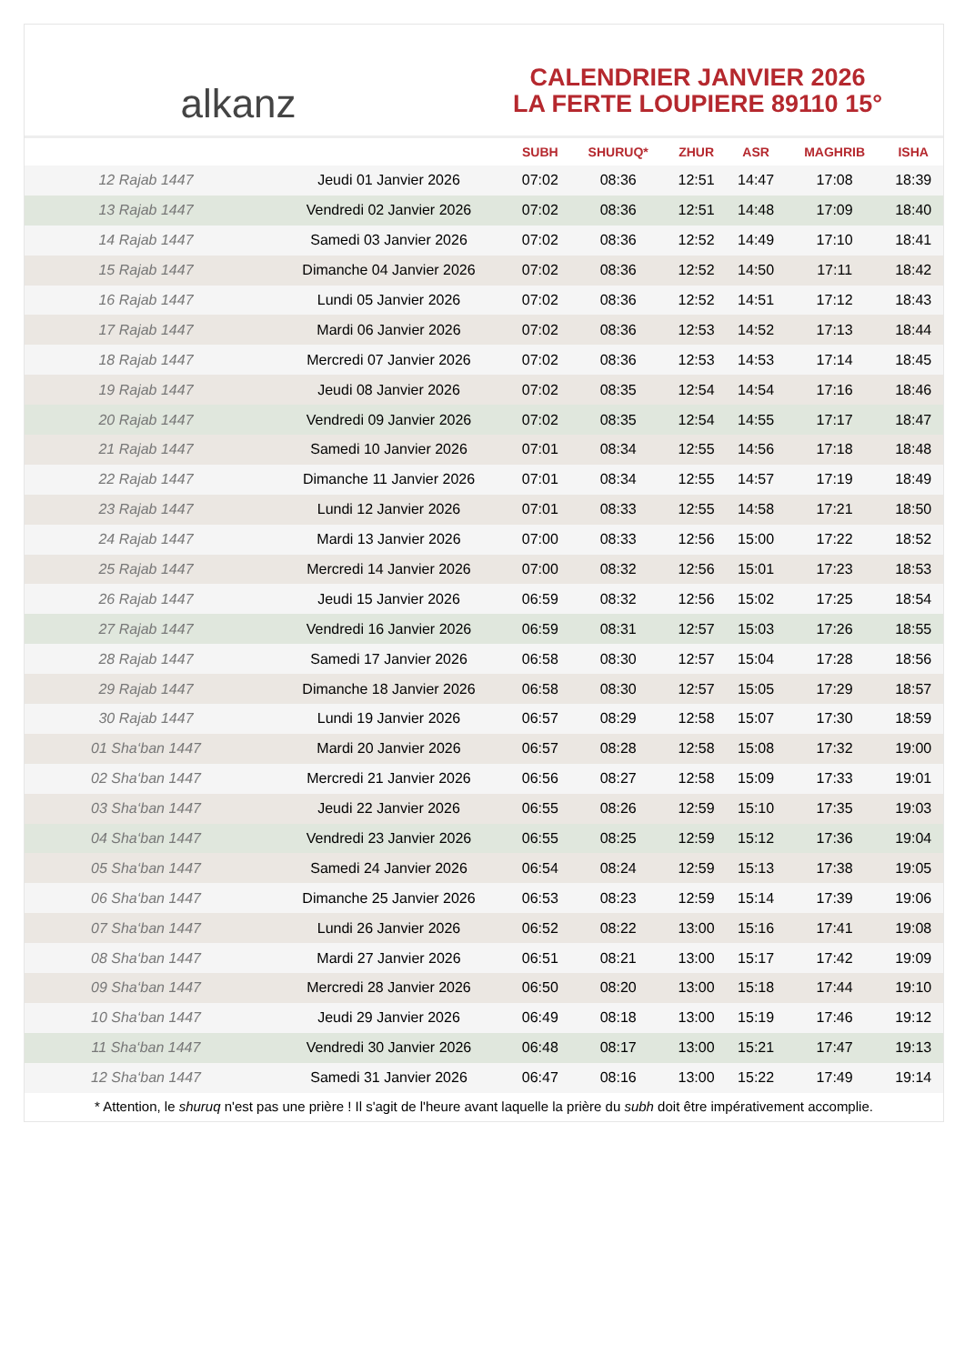alkanz
CALENDRIER JANVIER 2026
LA FERTE LOUPIERE 89110 15°
| | | SUBH | SHURUQ* | ZHUR | ASR | MAGHRIB | ISHA |
| --- | --- | --- | --- | --- | --- | --- | --- |
| 12 Rajab 1447 | Jeudi 01 Janvier 2026 | 07:02 | 08:36 | 12:51 | 14:47 | 17:08 | 18:39 |
| 13 Rajab 1447 | Vendredi 02 Janvier 2026 | 07:02 | 08:36 | 12:51 | 14:48 | 17:09 | 18:40 |
| 14 Rajab 1447 | Samedi 03 Janvier 2026 | 07:02 | 08:36 | 12:52 | 14:49 | 17:10 | 18:41 |
| 15 Rajab 1447 | Dimanche 04 Janvier 2026 | 07:02 | 08:36 | 12:52 | 14:50 | 17:11 | 18:42 |
| 16 Rajab 1447 | Lundi 05 Janvier 2026 | 07:02 | 08:36 | 12:52 | 14:51 | 17:12 | 18:43 |
| 17 Rajab 1447 | Mardi 06 Janvier 2026 | 07:02 | 08:36 | 12:53 | 14:52 | 17:13 | 18:44 |
| 18 Rajab 1447 | Mercredi 07 Janvier 2026 | 07:02 | 08:36 | 12:53 | 14:53 | 17:14 | 18:45 |
| 19 Rajab 1447 | Jeudi 08 Janvier 2026 | 07:02 | 08:35 | 12:54 | 14:54 | 17:16 | 18:46 |
| 20 Rajab 1447 | Vendredi 09 Janvier 2026 | 07:02 | 08:35 | 12:54 | 14:55 | 17:17 | 18:47 |
| 21 Rajab 1447 | Samedi 10 Janvier 2026 | 07:01 | 08:34 | 12:55 | 14:56 | 17:18 | 18:48 |
| 22 Rajab 1447 | Dimanche 11 Janvier 2026 | 07:01 | 08:34 | 12:55 | 14:57 | 17:19 | 18:49 |
| 23 Rajab 1447 | Lundi 12 Janvier 2026 | 07:01 | 08:33 | 12:55 | 14:58 | 17:21 | 18:50 |
| 24 Rajab 1447 | Mardi 13 Janvier 2026 | 07:00 | 08:33 | 12:56 | 15:00 | 17:22 | 18:52 |
| 25 Rajab 1447 | Mercredi 14 Janvier 2026 | 07:00 | 08:32 | 12:56 | 15:01 | 17:23 | 18:53 |
| 26 Rajab 1447 | Jeudi 15 Janvier 2026 | 06:59 | 08:32 | 12:56 | 15:02 | 17:25 | 18:54 |
| 27 Rajab 1447 | Vendredi 16 Janvier 2026 | 06:59 | 08:31 | 12:57 | 15:03 | 17:26 | 18:55 |
| 28 Rajab 1447 | Samedi 17 Janvier 2026 | 06:58 | 08:30 | 12:57 | 15:04 | 17:28 | 18:56 |
| 29 Rajab 1447 | Dimanche 18 Janvier 2026 | 06:58 | 08:30 | 12:57 | 15:05 | 17:29 | 18:57 |
| 30 Rajab 1447 | Lundi 19 Janvier 2026 | 06:57 | 08:29 | 12:58 | 15:07 | 17:30 | 18:59 |
| 01 Sha‘ban 1447 | Mardi 20 Janvier 2026 | 06:57 | 08:28 | 12:58 | 15:08 | 17:32 | 19:00 |
| 02 Sha‘ban 1447 | Mercredi 21 Janvier 2026 | 06:56 | 08:27 | 12:58 | 15:09 | 17:33 | 19:01 |
| 03 Sha‘ban 1447 | Jeudi 22 Janvier 2026 | 06:55 | 08:26 | 12:59 | 15:10 | 17:35 | 19:03 |
| 04 Sha‘ban 1447 | Vendredi 23 Janvier 2026 | 06:55 | 08:25 | 12:59 | 15:12 | 17:36 | 19:04 |
| 05 Sha‘ban 1447 | Samedi 24 Janvier 2026 | 06:54 | 08:24 | 12:59 | 15:13 | 17:38 | 19:05 |
| 06 Sha‘ban 1447 | Dimanche 25 Janvier 2026 | 06:53 | 08:23 | 12:59 | 15:14 | 17:39 | 19:06 |
| 07 Sha‘ban 1447 | Lundi 26 Janvier 2026 | 06:52 | 08:22 | 13:00 | 15:16 | 17:41 | 19:08 |
| 08 Sha‘ban 1447 | Mardi 27 Janvier 2026 | 06:51 | 08:21 | 13:00 | 15:17 | 17:42 | 19:09 |
| 09 Sha‘ban 1447 | Mercredi 28 Janvier 2026 | 06:50 | 08:20 | 13:00 | 15:18 | 17:44 | 19:10 |
| 10 Sha‘ban 1447 | Jeudi 29 Janvier 2026 | 06:49 | 08:18 | 13:00 | 15:19 | 17:46 | 19:12 |
| 11 Sha‘ban 1447 | Vendredi 30 Janvier 2026 | 06:48 | 08:17 | 13:00 | 15:21 | 17:47 | 19:13 |
| 12 Sha‘ban 1447 | Samedi 31 Janvier 2026 | 06:47 | 08:16 | 13:00 | 15:22 | 17:49 | 19:14 |
* Attention, le shuruq n'est pas une prière ! Il s'agit de l'heure avant laquelle la prière du subh doit être impérativement accomplie.